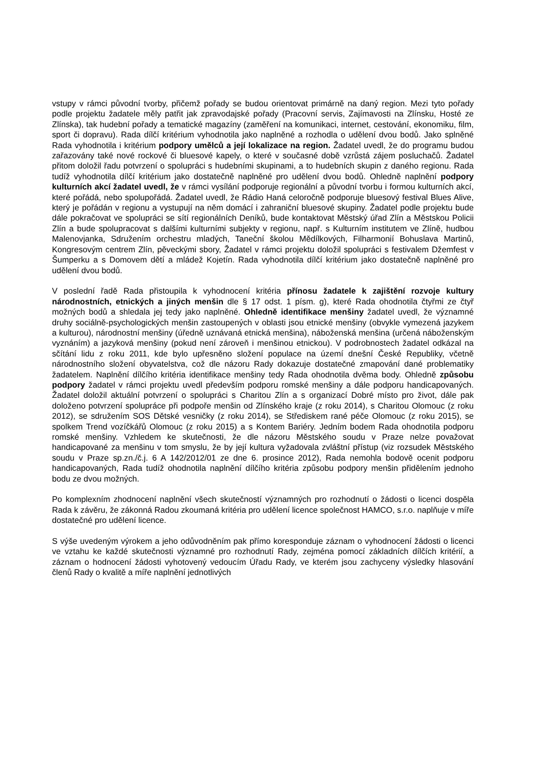vstupy v rámci původní tvorby, přičemž pořady se budou orientovat primárně na daný region. Mezi tyto pořady podle projektu žadatele měly patřit jak zpravodajské pořady (Pracovní servis, Zajímavosti na Zlínsku, Hosté ze Zlínska), tak hudební pořady a tematické magazíny (zaměření na komunikaci, internet, cestování, ekonomiku, film, sport či dopravu). Rada dílčí kritérium vyhodnotila jako naplněné a rozhodla o udělení dvou bodů. Jako splněné Rada vyhodnotila i kritérium podpory umělců a její lokalizace na region. Žadatel uvedl, že do programu budou zařazovány také nové rockové či bluesové kapely, o které v současné době vzrůstá zájem posluchačů. Žadatel přitom doložil řadu potvrzení o spolupráci s hudebními skupinami, a to hudebních skupin z daného regionu. Rada tudíž vyhodnotila dílčí kritérium jako dostatečně naplněné pro udělení dvou bodů. Ohledně naplnění podpory kulturních akcí žadatel uvedl, že v rámci vysílání podporuje regionální a původní tvorbu i formou kulturních akcí, které pořádá, nebo spolupořádá. Žadatel uvedl, že Rádio Haná celoročně podporuje bluesový festival Blues Alive, který je pořádán v regionu a vystupují na něm domácí i zahraniční bluesové skupiny. Žadatel podle projektu bude dále pokračovat ve spolupráci se sítí regionálních Deníků, bude kontaktovat Městský úřad Zlín a Městskou Policii Zlín a bude spolupracovat s dalšími kulturními subjekty v regionu, např. s Kulturním institutem ve Zlíně, hudbou Malenovjanka, Sdružením orchestru mladých, Taneční školou Mědílkových, Filharmonií Bohuslava Martinů, Kongresovým centrem Zlín, pěveckými sbory, Žadatel v rámci projektu doložil spolupráci s festivalem Džemfest v Šumperku a s Domovem dětí a mládež Kojetín. Rada vyhodnotila dílčí kritérium jako dostatečně naplněné pro udělení dvou bodů.
V poslední řadě Rada přistoupila k vyhodnocení kritéria přínosu žadatele k zajištění rozvoje kultury národnostních, etnických a jiných menšin dle § 17 odst. 1 písm. g), které Rada ohodnotila čtyřmi ze čtyř možných bodů a shledala jej tedy jako naplněné. Ohledně identifikace menšiny žadatel uvedl, že významné druhy sociálně-psychologických menšin zastoupených v oblasti jsou etnické menšiny (obvykle vymezená jazykem a kulturou), národnostní menšiny (úředně uznávaná etnická menšina), náboženská menšina (určená náboženským vyznáním) a jazyková menšiny (pokud není zároveň i menšinou etnickou). V podrobnostech žadatel odkázal na sčítání lidu z roku 2011, kde bylo upřesněno složení populace na území dnešní České Republiky, včetně národnostního složení obyvatelstva, což dle názoru Rady dokazuje dostatečné zmapování dané problematiky žadatelem. Naplnění dílčího kritéria identifikace menšiny tedy Rada ohodnotila dvěma body. Ohledně způsobu podpory žadatel v rámci projektu uvedl především podporu romské menšiny a dále podporu handicapovaných. Žadatel doložil aktuální potvrzení o spolupráci s Charitou Zlín a s organizací Dobré místo pro život, dále pak doloženo potvrzení spolupráce při podpoře menšin od Zlínského kraje (z roku 2014), s Charitou Olomouc (z roku 2012), se sdružením SOS Dětské vesničky (z roku 2014), se Střediskem rané péče Olomouc (z roku 2015), se spolkem Trend vozíčkářů Olomouc (z roku 2015) a s Kontem Bariéry. Jedním bodem Rada ohodnotila podporu romské menšiny. Vzhledem ke skutečnosti, že dle názoru Městského soudu v Praze nelze považovat handicapované za menšinu v tom smyslu, že by její kultura vyžadovala zvláštní přístup (viz rozsudek Městského soudu v Praze sp.zn./č.j. 6 A 142/2012/01 ze dne 6. prosince 2012), Rada nemohla bodově ocenit podporu handicapovaných, Rada tudíž ohodnotila naplnění dílčího kritéria způsobu podpory menšin přidělením jednoho bodu ze dvou možných.
Po komplexním zhodnocení naplnění všech skutečností významných pro rozhodnutí o žádosti o licenci dospěla Rada k závěru, že zákonná Radou zkoumaná kritéria pro udělení licence společnost HAMCO, s.r.o. naplňuje v míře dostatečné pro udělení licence.
S výše uvedeným výrokem a jeho odůvodněním pak přímo koresponduje záznam o vyhodnocení žádosti o licenci ve vztahu ke každé skutečnosti významné pro rozhodnutí Rady, zejména pomocí základních dílčích kritérií, a záznam o hodnocení žádosti vyhotovený vedoucím Úřadu Rady, ve kterém jsou zachyceny výsledky hlasování členů Rady o kvalitě a míře naplnění jednotlivých